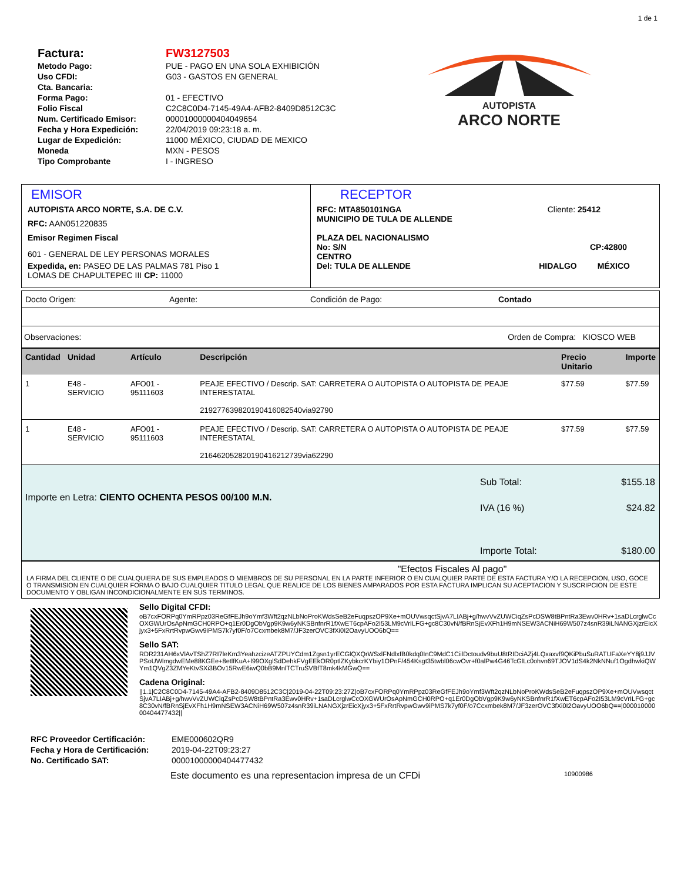1 de 1
| Factura: | FW3127503 |
| Metodo Pago: | PUE - PAGO EN UNA SOLA EXHIBICIÓN |
| Uso CFDI: | G03 - GASTOS EN GENERAL |
| Cta. Bancaria: | |
| Forma Pago: | 01 - EFECTIVO |
| Folio Fiscal | C2C8C0D4-7145-49A4-AFB2-8409D8512C3C |
| Num. Certificado Emisor: | 00001000000404049654 |
| Fecha y Hora Expedición: | 22/04/2019 09:23:18 a. m. |
| Lugar de Expedición: | 11000 MÉXICO, CIUDAD DE MEXICO |
| Moneda | MXN - PESOS |
| Tipo Comprobante | I - INGRESO |
AUTOPISTA
ARCO NORTE
EMISOR
AUTOPISTA ARCO NORTE, S.A. DE C.V.
RFC: AAN051220835
Emisor Regimen Fiscal
601 - GENERAL DE LEY PERSONAS MORALES
Expedida, en: PASEO DE LAS PALMAS 781 Piso 1
LOMAS DE CHAPULTEPEC III CP: 11000
RECEPTOR
RFC: MTA850101NGA Cliente: 25412
MUNICIPIO DE TULA DE ALLENDE
PLAZA DEL NACIONALISMO
No: S/N CP:42800
CENTRO
Del: TULA DE ALLENDE HIDALGO MÉXICO
Docto Origen: Agente: Condición de Pago: Contado
Observaciones: Orden de Compra: KIOSCO WEB
| Cantidad | Unidad | Artículo | Descripción | Precio Unitario | Importe |
| --- | --- | --- | --- | --- | --- |
| 1 | E48 - SERVICIO | AFO01 - 95111603 | PEAJE EFECTIVO / Descrip. SAT: CARRETERA O AUTOPISTA O AUTOPISTA DE PEAJE INTERESTATAL 21927763982019041608254​0via92790 | $77.59 | $77.59 |
| 1 | E48 - SERVICIO | AFO01 - 95111603 | PEAJE EFECTIVO / Descrip. SAT: CARRETERA O AUTOPISTA O AUTOPISTA DE PEAJE INTERESTATAL 21646205282019041621273​9via62290 | $77.59 | $77.59 |
Importe en Letra: CIENTO OCHENTA PESOS 00/100 M.N.
| Sub Total: | $155.18 |
| IVA (16 %) | $24.82 |
| Importe Total: | $180.00 |
"Efectos Fiscales Al pago"
LA FIRMA DEL CLIENTE O DE CUALQUIERA DE SUS EMPLEADOS O MIEMBROS DE SU PERSONAL EN LA PARTE INFERIOR O EN CUALQUIER PARTE DE ESTA FACTURA Y/O LA RECEPCION, USO, GOCE O TRANSMISION EN CUALQUIER FORMA O BAJO CUALQUIER TITULO LEGAL QUE REALICE DE LOS BIENES AMPARADOS POR ESTA FACTURA IMPLICAN SU ACEPTACION Y SUSCRIPCION DE ESTE DOCUMENTO Y OBLIGAN INCONDICIONALMENTE EN SUS TERMINOS.
Sello Digital CFDI:
oB7cxFORPq0YmRPpz03ReGfFEJh9oYmf3Wft2qzNLbNoProKWdsSeB2eFuqpszOP9Xe+mOUVwsqctSjvA7LIABj+g/hwvVvZUWCiqZsPcDSW8tBPntRa3Ewv0HRv+1saDLcrglwCcOXGWUrOsApNmGCH0RPO+q1Er0DgObVgp9K9w6yNKSBnfnrR1fXwET6cpAFo2I53LM9cVrILFG+gc8C30vN/fBRnSjEvXFh1H9mNSEW3ACNiH69W507z4snR39iLNANGXjzrEicXjyx3+5FxRrtRvpwGwv9iPMS7k7yf0F/o7Ccxmbek8M7/JF3zerOVC3fXi0I2OavyUOO6bQ==
Sello SAT:
RDR231AH6xVlAvTShZ7RI7leKm3YeahzcizeATZPUYCdm1Zgsn1yrECGlQXQrWSxlFNdlxfB0kdq0InC9MdC1CiilDctoudv9buU8tRIDciAZj4LQxaxvf9QKiPbuSuRATUFaXeYY8j9JJVPSoUWlmgdwEMe88KGEe+8etlfKuA+l99OXglSdDehkFVgEEkOR0ptlZKybkcrKYbiy1OPnF/454Ksgt35twbl06cwOvr+f0alPw4G46TcGlLc0ohvn69TJOV1dS4k2NkNNuf1OgdhwkiQWYm1QVgZ3ZMYeKtvSXi3BOv15RwE6iwQ0bB9MnlTCTruSVBfT8mk4kMGwQ==
Cadena Original:
||1.1|C2C8C0D4-7145-49A4-AFB2-8409D8512C3C|2019-04-22T09:23:27Z|oB7cxFORPq0YmRPpz03ReGfFEJh9oYmf3Wft2qzNLbNoProKWdsSeB2eFuqpszOP9Xe+mOUVwsqctSjvA7LIABj+g/hwvVvZUWCiqZsPcDSW8tBPntRa3Ewv0HRv+1saDLcrglwCcOXGWUrOsApNmGCH0RPO+q1Er0DgObVgp9K9w6yNKSBnfnrR1fXwET6cpAFo2I53LM9cVrILFG+gc8C30vN/fBRnSjEvXFh1H9mNSEW3ACNiH69W507z4snR39iLNANGXjzrEicXjyx3+5FxRrtRvpwGwv9iPMS7k7yf0F/o7Ccxmbek8M7/JF3zerOVC3fXi0I2OavyUOO6bQ==|00001000000404477432||
| RFC Proveedor Certificación: | EME000602QR9 |
| Fecha y Hora de Certificación: | 2019-04-22T09:23:27 |
| No. Certificado SAT: | 00001000000404477432 |
Este documento es una representacion impresa de un CFDi 10900986